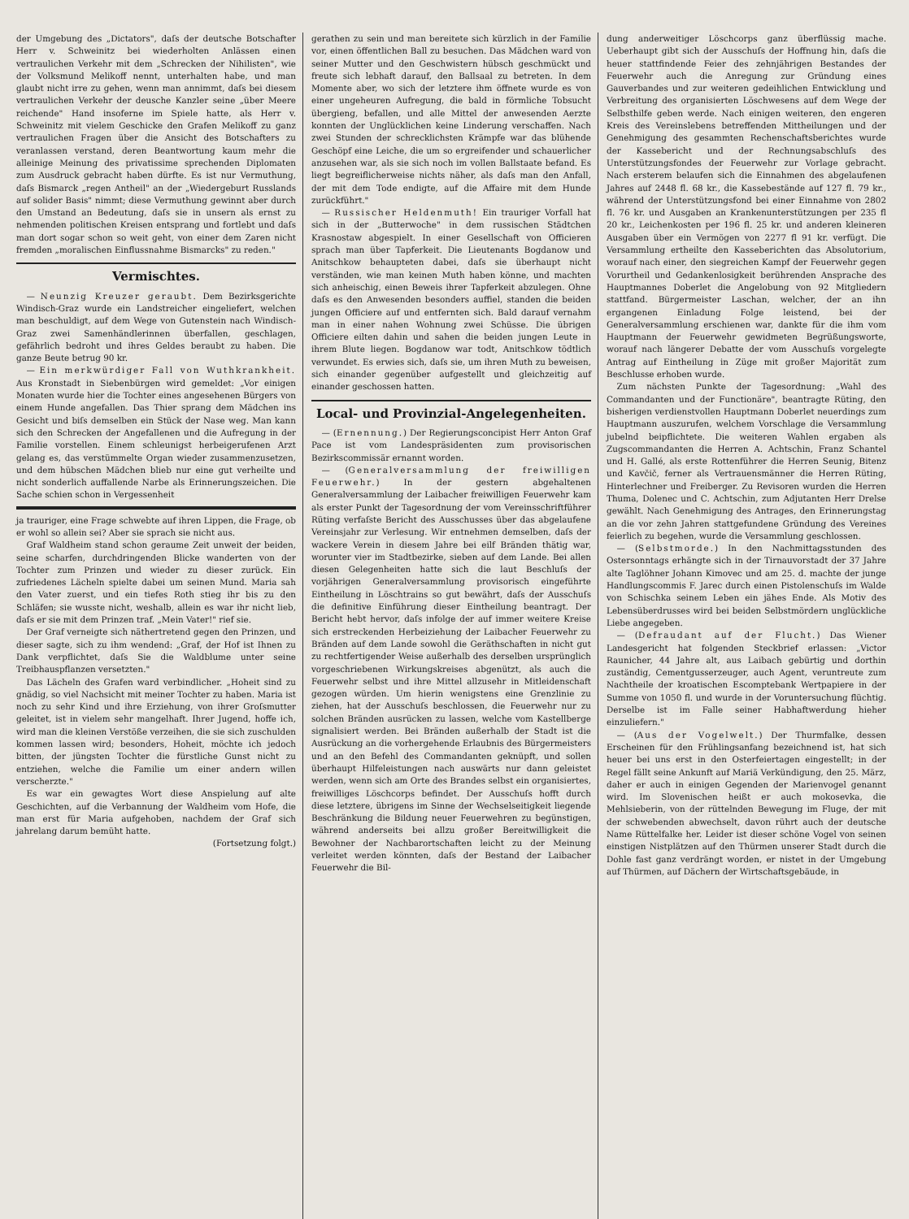der Umgebung des „Dictators", daſs der deutsche Botschafter Herr v. Schweinitz bei wiederholten Anlässen einen vertraulichen Verkehr mit dem „Schrecken der Nihilisten", wie der Volksmund Melikoff nennt, unterhalten habe, und man glaubt nicht irre zu gehen, wenn man annimmt, daſs bei diesem vertraulichen Verkehr der deusche Kanzler seine „über Meere reichende" Hand insoferne im Spiele hatte, als Herr v. Schweinitz mit vielem Geschicke den Grafen Melikoff zu ganz vertraulichen Fragen über die Ansicht des Botschafters zu veranlassen verstand, deren Beantwortung kaum mehr die alleinige Meinung des privatissime sprechenden Diplomaten zum Ausdruck gebracht haben dürfte. Es ist nur Vermuthung, daſs Bismarck „regen Antheil" an der „Wiedergeburt Russlands auf solider Basis" nimmt; diese Vermuthung gewinnt aber durch den Umstand an Bedeutung, daſs sie in unsern als ernst zu nehmenden politischen Kreisen entsprang und fortlebt und daſs man dort sogar schon so weit geht, von einer dem Zaren nicht fremden „moralischen Einflussnahme Bismarcks" zu reden."
Vermischtes.
— Neunzig Kreuzer geraubt. Dem Bezirksgerichte Windisch-Graz wurde ein Landstreicher eingeliefert, welchen man beschuldigt, auf dem Wege von Gutenstein nach Windisch-Graz zwei Samenhändlerinnen überfallen, geschlagen, gefährlich bedroht und ihres Geldes beraubt zu haben. Die ganze Beute betrug 90 kr.
— Ein merkwürdiger Fall von Wuthkrankheit. Aus Kronstadt in Siebenbürgen wird gemeldet: „Vor einigen Monaten wurde hier die Tochter eines angesehenen Bürgers von einem Hunde angefallen. Das Thier sprang dem Mädchen ins Gesicht und biſs demselben ein Stück der Nase weg. Man kann sich den Schrecken der Angefallenen und die Aufregung in der Familie vorstellen. Einem schleunigst herbeigerufenen Arzt gelang es, das verstümmelte Organ wieder zusammenzusetzen, und dem hübschen Mädchen blieb nur eine gut verheilte und nicht sonderlich auffallende Narbe als Erinnerungszeichen. Die Sache schien schon in Vergessenheit
ja trauriger, eine Frage schwebte auf ihren Lippen, die Frage, ob er wohl so allein sei? Aber sie sprach sie nicht aus.
Graf Waldheim stand schon geraume Zeit unweit der beiden, seine scharfen, durchdringenden Blicke wanderten von der Tochter zum Prinzen und wieder zu dieser zurück. Ein zufriedenes Lächeln spielte dabei um seinen Mund. Maria sah den Vater zuerst, und ein tiefes Roth stieg ihr bis zu den Schläfen; sie wusste nicht, weshalb, allein es war ihr nicht lieb, daſs er sie mit dem Prinzen traf. „Mein Vater!" rief sie.
Der Graf verneigte sich näthertretend gegen den Prinzen, und dieser sagte, sich zu ihm wendend: „Graf, der Hof ist Ihnen zu Dank verpflichtet, daſs Sie die Waldblume unter seine Treibhauspflanzen versetzten."
Das Lächeln des Grafen ward verbindlicher. „Hoheit sind zu gnädig, so viel Nachsicht mit meiner Tochter zu haben. Maria ist noch zu sehr Kind und ihre Erziehung, von ihrer Groſsmutter geleitet, ist in vielem sehr mangelhaft. Ihrer Jugend, hoffe ich, wird man die kleinen Verstöße verzeihen, die sie sich zuschulden kommen lassen wird; besonders, Hoheit, möchte ich jedoch bitten, der jüngsten Tochter die fürstliche Gunst nicht zu entziehen, welche die Familie um einer andern willen verscherzte."
Es war ein gewagtes Wort diese Anspielung auf alte Geschichten, auf die Verbannung der Waldheim vom Hofe, die man erst für Maria aufgehoben, nachdem der Graf sich jahrelang darum bemüht hatte.
(Fortsetzung folgt.)
gerathen zu sein und man bereitete sich kürzlich in der Familie vor, einen öffentlichen Ball zu besuchen. Das Mädchen ward von seiner Mutter und den Geschwistern hübsch geschmückt und freute sich lebhaft darauf, den Ballsaal zu betreten. In dem Momente aber, wo sich der letztere ihm öffnete wurde es von einer ungeheuren Aufregung, die bald in förmliche Tobsucht übergieng, befallen, und alle Mittel der anwesenden Aerzte konnten der Unglücklichen keine Linderung verschaffen. Nach zwei Stunden der schrecklichsten Krämpfe war das blühende Geschöpf eine Leiche, die um so ergreifender und schauerlicher anzusehen war, als sie sich noch im vollen Ballstaate befand. Es liegt begreiflicherweise nichts näher, als daſs man den Anfall, der mit dem Tode endigte, auf die Affaire mit dem Hunde zurückführt."
— Russischer Heldenmuth! Ein trauriger Vorfall hat sich in der „Butterwoche" in dem russischen Städtchen Krasnostaw abgespielt. In einer Gesellschaft von Officieren sprach man über Tapferkeit. Die Lieutenants Bogdanow und Anitschkow behaupteten dabei, daſs sie überhaupt nicht verständen, wie man keinen Muth haben könne, und machten sich anheischig, einen Beweis ihrer Tapferkeit abzulegen. Ohne daſs es den Anwesenden besonders auffiel, standen die beiden jungen Officiere auf und entfernten sich. Bald darauf vernahm man in einer nahen Wohnung zwei Schüsse. Die übrigen Officiere eilten dahin und sahen die beiden jungen Leute in ihrem Blute liegen. Bogdanow war todt, Anitschkow tödtlich verwundet. Es erwies sich, daſs sie, um ihren Muth zu beweisen, sich einander gegenüber aufgestellt und gleichzeitig auf einander geschossen hatten.
Local- und Provinzial-Angelegenheiten.
— (Ernennung.) Der Regierungsconcipist Herr Anton Graf Pace ist vom Landespräsidenten zum provisorischen Bezirkscommissär ernannt worden.
— (Generalversammlung der freiwilligen Feuerwehr.) In der gestern abgehaltenen Generalversammlung der Laibacher freiwilligen Feuerwehr kam als erster Punkt der Tagesordnung der vom Vereinsschriftführer Rüting verfaſste Bericht des Ausschusses über das abgelaufene Vereinsjahr zur Verlesung. Wir entnehmen demselben, daſs der wackere Verein in diesem Jahre bei eilf Bränden thätig war, worunter vier im Stadtbezirke, sieben auf dem Lande. Bei allen diesen Gelegenheiten hatte sich die laut Beschluſs der vorjährigen Generalversammlung provisorisch eingeführte Eintheilung in Löschtrains so gut bewährt, daſs der Ausschuſs die definitive Einführung dieser Eintheilung beantragt. Der Bericht hebt hervor, daſs infolge der auf immer weitere Kreise sich erstreckenden Herbeiziehung der Laibacher Feuerwehr zu Bränden auf dem Lande sowohl die Geräthschaften in nicht gut zu rechtfertigender Weise außerhalb des derselben ursprünglich vorgeschriebenen Wirkungskreises abgenützt, als auch die Feuerwehr selbst und ihre Mittel allzusehr in Mitleidenschaft gezogen würden. Um hierin wenigstens eine Grenzlinie zu ziehen, hat der Ausschuſs beschlossen, die Feuerwehr nur zu solchen Bränden ausrücken zu lassen, welche vom Kastellberge signalisiert werden. Bei Bränden außerhalb der Stadt ist die Ausrückung an die vorhergehende Erlaubnis des Bürgermeisters und an den Befehl des Commandanten geknüpft, und sollen überhaupt Hilfeleistungen nach auswärts nur dann geleistet werden, wenn sich am Orte des Brandes selbst ein organisiertes, freiwilliges Löschcorps befindet. Der Ausschuſs hofft durch diese letztere, übrigens im Sinne der Wechselseitigkeit liegende Beschränkung die Bildung neuer Feuerwehren zu begünstigen, während anderseits bei allzu großer Bereitwilligkeit die Bewohner der Nachbarortschaften leicht zu der Meinung verleitet werden könnten, daſs der Bestand der Laibacher Feuerwehr die Bil-
dung anderweitiger Löschcorps ganz überflüssig mache. Ueberhaupt gibt sich der Ausschuſs der Hoffnung hin, daſs die heuer stattfindende Feier des zehnjährigen Bestandes der Feuerwehr auch die Anregung zur Gründung eines Gauverbandes und zur weiteren gedeihlichen Entwicklung und Verbreitung des organisierten Löschwesens auf dem Wege der Selbsthilfe geben werde. Nach einigen weiteren, den engeren Kreis des Vereinslebens betreffenden Mittheilungen und der Genehmigung des gesammten Rechenschaftsberichtes wurde der Kassebericht und der Rechnungsabschluſs des Unterstützungsfondes der Feuerwehr zur Vorlage gebracht. Nach ersterem belaufen sich die Einnahmen des abgelaufenen Jahres auf 2448 fl. 68 kr., die Kassebestände auf 127 fl. 79 kr., während der Unterstützungsfond bei einer Einnahme von 2802 fl. 76 kr. und Ausgaben an Krankenunterstützungen per 235 fl 20 kr., Leichenkosten per 196 fl. 25 kr. und anderen kleineren Ausgaben über ein Vermögen von 2277 fl 91 kr. verfügt. Die Versammlung ertheilte den Kasseberichten das Absolutorium, worauf nach einer, den siegreichen Kampf der Feuerwehr gegen Vorurtheil und Gedankenlosigkeit berührenden Ansprache des Hauptmannes Doberlet die Angelobung von 92 Mitgliedern stattfand. Bürgermeister Laschan, welcher, der an ihn ergangenen Einladung Folge leistend, bei der Generalversammlung erschienen war, dankte für die ihm vom Hauptmann der Feuerwehr gewidmeten Begrüßungsworte, worauf nach längerer Debatte der vom Ausschuſs vorgelegte Antrag auf Eintheilung in Züge mit großer Majorität zum Beschlusse erhoben wurde.
Zum nächsten Punkte der Tagesordnung: „Wahl des Commandanten und der Functionäre", beantragte Rüting, den bisherigen verdienstvollen Hauptmann Doberlet neuerdings zum Hauptmann auszurufen, welchem Vorschlage die Versammlung jubelnd beipflichtete. Die weiteren Wahlen ergaben als Zugscommandanten die Herren A. Achtschin, Franz Schantel und H. Gallé, als erste Rottenführer die Herren Seunig, Bitenz und Kavčič, ferner als Vertrauensmänner die Herren Rüting, Hinterlechner und Freiberger. Zu Revisoren wurden die Herren Thuma, Dolenec und C. Achtschin, zum Adjutanten Herr Drelse gewählt. Nach Genehmigung des Antrages, den Erinnerungstag an die vor zehn Jahren stattgefundene Gründung des Vereines feierlich zu begehen, wurde die Versammlung geschlossen.
— (Selbstmorde.) In den Nachmittagsstunden des Ostersonntags erhängte sich in der Tirnauvorstadt der 37 Jahre alte Taglöhner Johann Kimovec und am 25. d. machte der junge Handlungscommis F. Jarec durch einen Pistolenschuſs im Walde von Schischka seinem Leben ein jähes Ende. Als Motiv des Lebensüberdrusses wird bei beiden Selbstmördern unglückliche Liebe angegeben.
— (Defraudant auf der Flucht.) Das Wiener Landesgericht hat folgenden Steckbrief erlassen: „Victor Raunicher, 44 Jahre alt, aus Laibach gebürtig und dorthin zuständig, Cementgusserzeuger, auch Agent, veruntreute zum Nachtheile der kroatischen Escomptebank Wertpapiere in der Summe von 1050 fl. und wurde in der Voruntersuchung flüchtig. Derselbe ist im Falle seiner Habhaftwerdung hieher einzuliefern."
— (Aus der Vogelwelt.) Der Thurmfalke, dessen Erscheinen für den Frühlingsanfang bezeichnend ist, hat sich heuer bei uns erst in den Osterfeiertagen eingestellt; in der Regel fällt seine Ankunft auf Mariä Verkündigung, den 25. März, daher er auch in einigen Gegenden der Marienvogel genannt wird. Im Slovenischen heißt er auch mokosevka, die Mehlsieberin, von der rüttelnden Bewegung im Fluge, der mit der schwebenden abwechselt, davon rührt auch der deutsche Name Rüttelfalke her. Leider ist dieser schöne Vogel von seinen einstigen Nistplätzen auf den Thürmen unserer Stadt durch die Dohle fast ganz verdrängt worden, er nistet in der Umgebung auf Thürmen, auf Dächern der Wirtschaftsgebäude, in